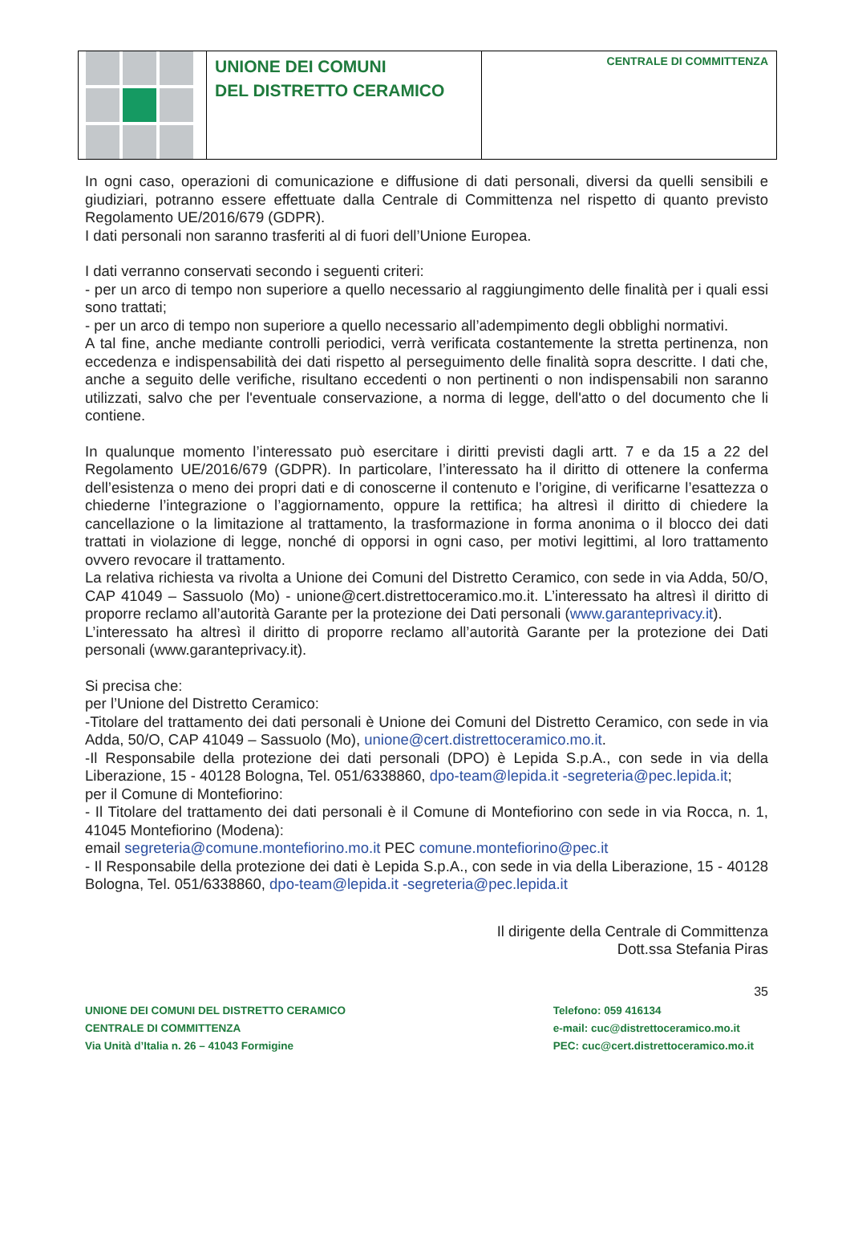UNIONE DEI COMUNI
DEL DISTRETTO CERAMICO
CENTRALE DI COMMITTENZA
In ogni caso, operazioni di comunicazione e diffusione di dati personali, diversi da quelli sensibili e giudiziari, potranno essere effettuate dalla Centrale di Committenza nel rispetto di quanto previsto Regolamento UE/2016/679 (GDPR).
I dati personali non saranno trasferiti al di fuori dell’Unione Europea.
I dati verranno conservati secondo i seguenti criteri:
- per un arco di tempo non superiore a quello necessario al raggiungimento delle finalità per i quali essi sono trattati;
- per un arco di tempo non superiore a quello necessario all’adempimento degli obblighi normativi.
A tal fine, anche mediante controlli periodici, verrà verificata costantemente la stretta pertinenza, non eccedenza e indispensabilità dei dati rispetto al perseguimento delle finalità sopra descritte. I dati che, anche a seguito delle verifiche, risultano eccedenti o non pertinenti o non indispensabili non saranno utilizzati, salvo che per l'eventuale conservazione, a norma di legge, dell'atto o del documento che li contiene.
In qualunque momento l’interessato può esercitare i diritti previsti dagli artt. 7 e da 15 a 22 del Regolamento UE/2016/679 (GDPR). In particolare, l’interessato ha il diritto di ottenere la conferma dell’esistenza o meno dei propri dati e di conoscerne il contenuto e l’origine, di verificarne l’esattezza o chiederne l’integrazione o l’aggiornamento, oppure la rettifica; ha altresì il diritto di chiedere la cancellazione o la limitazione al trattamento, la trasformazione in forma anonima o il blocco dei dati trattati in violazione di legge, nonché di opporsi in ogni caso, per motivi legittimi, al loro trattamento ovvero revocare il trattamento.
La relativa richiesta va rivolta a Unione dei Comuni del Distretto Ceramico, con sede in via Adda, 50/O, CAP 41049 – Sassuolo (Mo) - unione@cert.distrettoceramico.mo.it. L’interessato ha altresì il diritto di proporre reclamo all’autorità Garante per la protezione dei Dati personali (www.garanteprivacy.it).
L’interessato ha altresì il diritto di proporre reclamo all’autorità Garante per la protezione dei Dati personali (www.garanteprivacy.it).
Si precisa che:
per l’Unione del Distretto Ceramico:
-Titolare del trattamento dei dati personali è Unione dei Comuni del Distretto Ceramico, con sede in via Adda, 50/O, CAP 41049 – Sassuolo (Mo), unione@cert.distrettoceramico.mo.it.
-Il Responsabile della protezione dei dati personali (DPO) è Lepida S.p.A., con sede in via della Liberazione, 15 - 40128 Bologna, Tel. 051/6338860, dpo-team@lepida.it -segreteria@pec.lepida.it;
per il Comune di Montefiorino:
- Il Titolare del trattamento dei dati personali è il Comune di Montefiorino con sede in via Rocca, n. 1, 41045 Montefiorino (Modena):
email segreteria@comune.montefiorino.mo.it PEC comune.montefiorino@pec.it
- Il Responsabile della protezione dei dati è Lepida S.p.A., con sede in via della Liberazione, 15 - 40128 Bologna, Tel. 051/6338860, dpo-team@lepida.it -segreteria@pec.lepida.it
Il dirigente della Centrale di Committenza
Dott.ssa Stefania Piras
35
UNIONE DEI COMUNI DEL DISTRETTO CERAMICO
CENTRALE DI COMMITTENZA
Via Unità d’Italia n. 26 – 41043 Formigine
Telefono: 059 416134
e-mail: cuc@distrettoceramico.mo.it
PEC: cuc@cert.distrettoceramico.mo.it